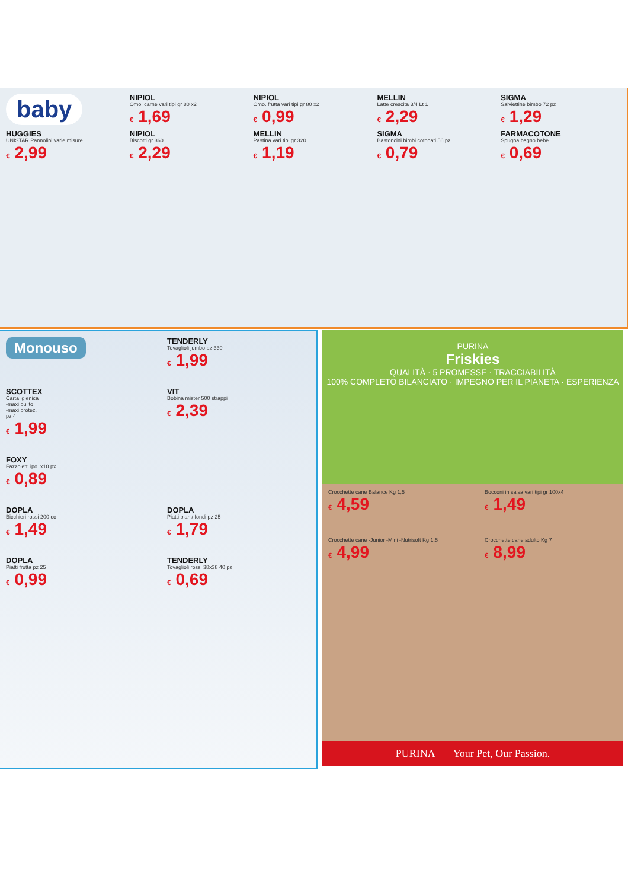baby
NIPIOL
Omo. carne vari tipi gr 80 x2
€ 1,69
NIPIOL
Omo. frutta vari tipi gr 80 x2
€ 0,99
MELLIN
Latte crescita 3/4 Lt 1
€ 2,29
SIGMA
Salviettine bimbo 72 pz
€ 1,29
HUGGIES
UNISTAR Pannolini varie misure
€ 2,99
NIPIOL
Biscotti gr 360
€ 2,29
MELLIN
Pastina vari tipi gr 320
€ 1,19
SIGMA
Bastoncini bimbi cotonati 56 pz
€ 0,79
FARMACOTONE
Spugna bagno bebè
€ 0,69
Monouso
TENDERLY
Tovaglioli jumbo pz 330
€ 1,99
SCOTTEX
Carta igienica
-maxi pulito
-maxi protez.
pz 4
€ 1,99
VIT
Bobina mister 500 strappi
€ 2,39
FOXY
Fazzoletti ipo. x10 px
€ 0,89
DOPLA
Bicchieri rossi 200 cc
€ 1,49
DOPLA
Piatti piani/ fondi pz 25
€ 1,79
DOPLA
Piatti frutta pz 25
€ 0,99
TENDERLY
Tovaglioli rossi 38x38 40 pz
€ 0,69
PURINA
Friskies
QUALITÀ · 5 PROMESSE · TRACCIABILITÀ
100% COMPLETO BILANCIATO · IMPEGNO PER IL PIANETA · ESPERIENZA
Crocchette cane Balance Kg 1,5
€ 4,59
Bocconi in salsa vari tipi gr 100x4
€ 1,49
Crocchette cane -Junior -Mini -Nutrisoft Kg 1,5
€ 4,99
Crocchette cane adulto Kg 7
€ 8,99
PURINA Your Pet, Our Passion.